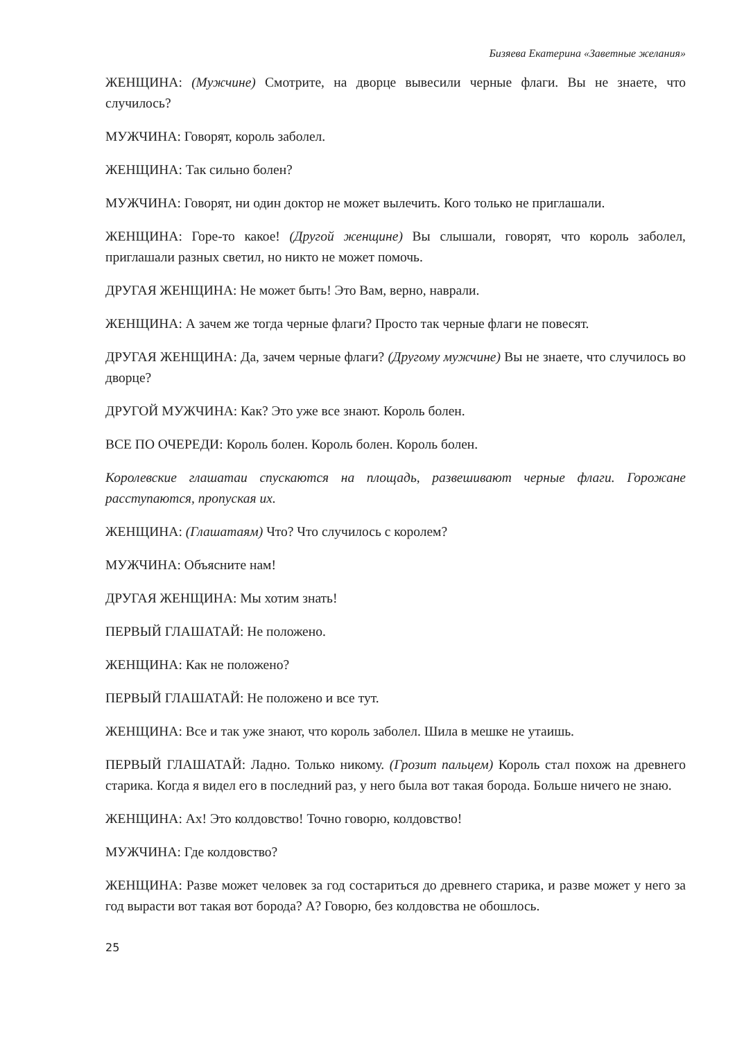Бизяева Екатерина «Заветные желания»
ЖЕНЩИНА: (Мужчине) Смотрите, на дворце вывесили черные флаги. Вы не знаете, что случилось?
МУЖЧИНА: Говорят, король заболел.
ЖЕНЩИНА: Так сильно болен?
МУЖЧИНА: Говорят, ни один доктор не может вылечить. Кого только не приглашали.
ЖЕНЩИНА: Горе-то какое! (Другой женщине) Вы слышали, говорят, что король заболел, приглашали разных светил, но никто не может помочь.
ДРУГАЯ ЖЕНЩИНА: Не может быть! Это Вам, верно, наврали.
ЖЕНЩИНА: А зачем же тогда черные флаги? Просто так черные флаги не повесят.
ДРУГАЯ ЖЕНЩИНА: Да, зачем черные флаги? (Другому мужчине) Вы не знаете, что случилось во дворце?
ДРУГОЙ МУЖЧИНА: Как? Это уже все знают. Король болен.
ВСЕ ПО ОЧЕРЕДИ: Король болен. Король болен. Король болен.
Королевские глашатаи спускаются на площадь, развешивают черные флаги. Горожане расступаются, пропуская их.
ЖЕНЩИНА: (Глашатаям) Что? Что случилось с королем?
МУЖЧИНА: Объясните нам!
ДРУГАЯ ЖЕНЩИНА: Мы хотим знать!
ПЕРВЫЙ ГЛАШАТАЙ: Не положено.
ЖЕНЩИНА: Как не положено?
ПЕРВЫЙ ГЛАШАТАЙ: Не положено и все тут.
ЖЕНЩИНА: Все и так уже знают, что король заболел. Шила в мешке не утаишь.
ПЕРВЫЙ ГЛАШАТАЙ: Ладно. Только никому. (Грозит пальцем) Король стал похож на древнего старика. Когда я видел его в последний раз, у него была вот такая борода. Больше ничего не знаю.
ЖЕНЩИНА: Ах! Это колдовство! Точно говорю, колдовство!
МУЖЧИНА: Где колдовство?
ЖЕНЩИНА: Разве может человек за год состариться до древнего старика, и разве может у него за год вырасти вот такая вот борода? А? Говорю, без колдовства не обошлось.
25